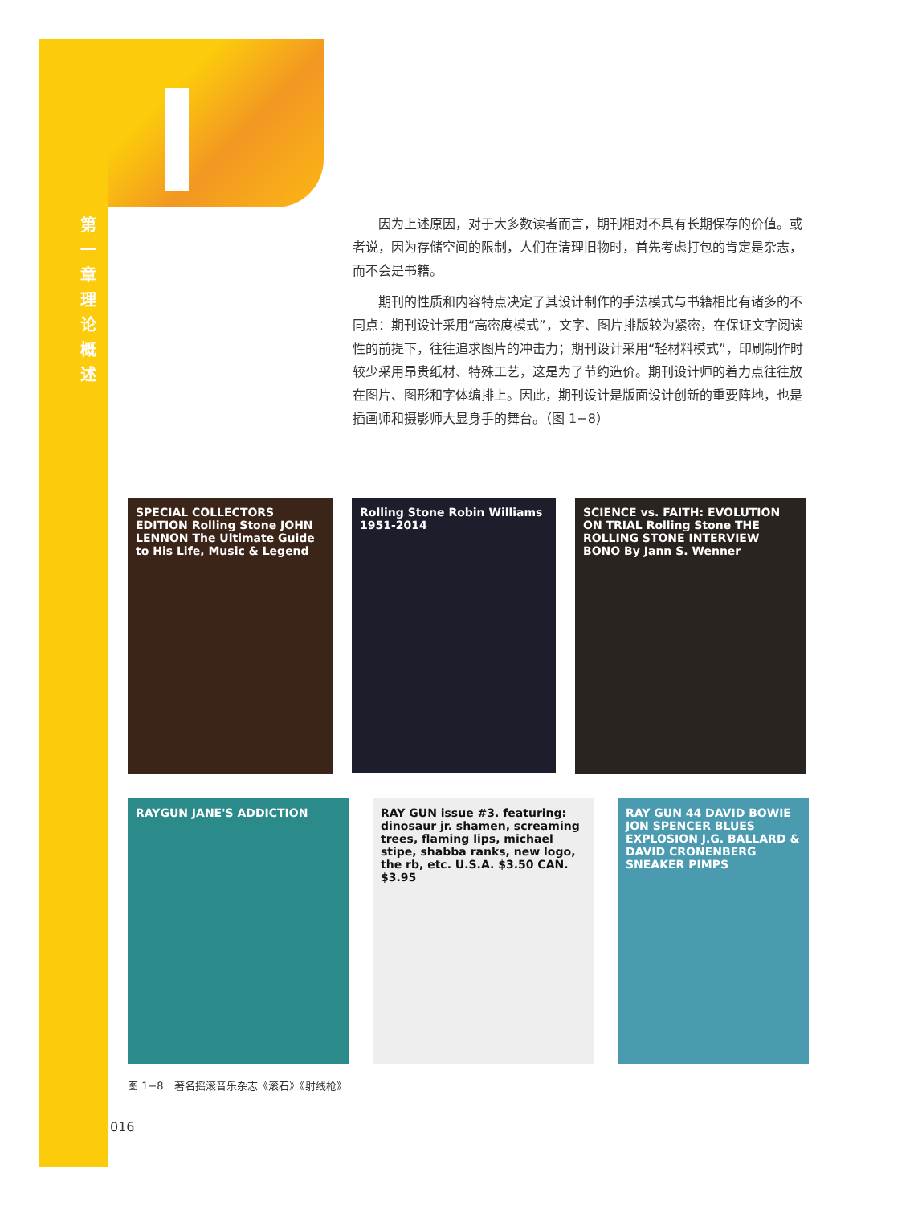第一章 理论概述
因为上述原因，对于大多数读者而言，期刊相对不具有长期保存的价值。或者说，因为存储空间的限制，人们在清理旧物时，首先考虑打包的肯定是杂志，而不会是书籍。
期刊的性质和内容特点决定了其设计制作的手法模式与书籍相比有诸多的不同点：期刊设计采用“高密度模式”，文字、图片排版较为紧密，在保证文字阅读性的前提下，往往追求图片的冲击力；期刊设计采用“轻材料模式”，印刷制作时较少采用昂贵纸材、特殊工艺，这是为了节约造价。期刊设计师的着力点往往放在图片、图形和字体编排上。因此，期刊设计是版面设计创新的重要阵地，也是插画师和摄影师大显身手的舞台。（图 1−8）
SPECIAL COLLECTORS EDITION Rolling Stone JOHN LENNON The Ultimate Guide to His Life, Music & Legend
Rolling Stone Robin Williams 1951-2014
SCIENCE vs. FAITH: EVOLUTION ON TRIAL Rolling Stone THE ROLLING STONE INTERVIEW BONO By Jann S. Wenner
RAYGUN JANE'S ADDICTION RAY GUN issue #3. featuring: dinosaur jr. shamen, screaming trees, flaming lips, michael stipe, shabba ranks, new logo, the rb, etc. U.S.A. $3.50 CAN. $3.95
RAY GUN 44 DAVID BOWIE JON SPENCER BLUES EXPLOSION J.G. BALLARD & DAVID CRONENBERG SNEAKER PIMPS
图 1−8　著名摇滚音乐杂志《滚石》《射线枪》
016